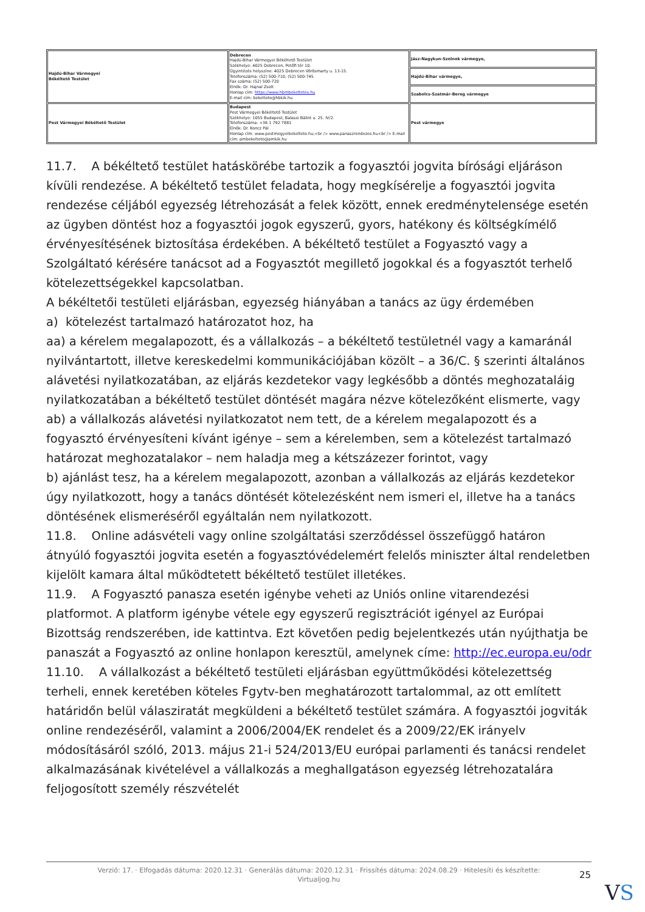| Hajdú-Bihar Vármegyei Békéltető Testület | Debrecen Hajdú-Bihar Vármegyei Békéltető Testület Székhelye: 4025 Debrecen, Petőfi tér 10. Ügyintézés helyszíne: 4025 Debrecen Vörösmarty u. 13-15. Telefonszáma: (52) 500-710; (52) 500-745 Fax száma: (52) 500-720 Elnök: Dr. Hajnal Zsolt Honlap cím: https://www.hbmbekeltetes.hu E-mail cím: bekelteto@hbkik.hu | Jász-Nagykun-Szolnok vármegye, |
| | | Hajdú-Bihar vármegye, |
| | | Szabolcs-Szatmár-Bereg vármegye |
| Pest Vármegyei Békéltető Testület | Budapest Pest Vármegyei Békéltető Testület Székhelye: 1055 Budapest, Balassi Bálint u. 25. IV/2. Telefonszáma: +36 1 792 7881 Elnök: Dr. Koncz Pál Honlap cím: www.pestmegyeibekelteto.hu;<br /> www.panaszrendezes.hu<br /> E-mail cím: pmbekelteto@pmkik.hu | Pest vármegye |
11.7. A békéltető testület hatáskörébe tartozik a fogyasztói jogvita bírósági eljáráson kívüli rendezése. A békéltető testület feladata, hogy megkísérelje a fogyasztói jogvita rendezése céljából egyezség létrehozását a felek között, ennek eredménytelensége esetén az ügyben döntést hoz a fogyasztói jogok egyszerű, gyors, hatékony és költségkímélő érvényesítésének biztosítása érdekében. A békéltető testület a Fogyasztó vagy a Szolgáltató kérésére tanácsot ad a Fogyasztót megillető jogokkal és a fogyasztót terhelő kötelezettségekkel kapcsolatban.
A békéltetői testületi eljárásban, egyezség hiányában a tanács az ügy érdemében
a) kötelezést tartalmazó határozatot hoz, ha
aa) a kérelem megalapozott, és a vállalkozás – a békéltető testületnél vagy a kamaránál nyilvántartott, illetve kereskedelmi kommunikációjában közölt – a 36/C. § szerinti általános alávetési nyilatkozatában, az eljárás kezdetekor vagy legkésőbb a döntés meghozataláig nyilatkozatában a békéltető testület döntését magára nézve kötelezőként elismerte, vagy
ab) a vállalkozás alávetési nyilatkozatot nem tett, de a kérelem megalapozott és a fogyasztó érvényesíteni kívánt igénye – sem a kérelemben, sem a kötelezést tartalmazó határozat meghozatalakor – nem haladja meg a kétszázezer forintot, vagy
b) ajánlást tesz, ha a kérelem megalapozott, azonban a vállalkozás az eljárás kezdetekor úgy nyilatkozott, hogy a tanács döntését kötelezésként nem ismeri el, illetve ha a tanács döntésének elismeréséről egyáltalán nem nyilatkozott.
11.8. Online adásvételi vagy online szolgáltatási szerződéssel összefüggő határon átnyúló fogyasztói jogvita esetén a fogyasztóvédelemért felelős miniszter által rendeletben kijelölt kamara által működtetett békéltető testület illetékes.
11.9. A Fogyasztó panasza esetén igénybe veheti az Uniós online vitarendezési platformot. A platform igénybe vétele egy egyszerű regisztrációt igényel az Európai Bizottság rendszerében, ide kattintva. Ezt követően pedig bejelentkezés után nyújthatja be panaszát a Fogyasztó az online honlapon keresztül, amelynek címe: http://ec.europa.eu/odr
11.10. A vállalkozást a békéltető testületi eljárásban együttműködési kötelezettség terheli, ennek keretében köteles Fgytv-ben meghatározott tartalommal, az ott említett határidőn belül válasziratát megküldeni a békéltető testület számára. A fogyasztói jogviták online rendezéséről, valamint a 2006/2004/EK rendelet és a 2009/22/EK irányelv módosításáról szóló, 2013. május 21-i 524/2013/EU európai parlamenti és tanácsi rendelet alkalmazásának kivételével a vállalkozás a meghallgatáson egyezség létrehozatalára feljogosított személy részvételét
Verzió: 17. · Elfogadás dátuma: 2020.12.31 · Generálás dátuma: 2020.12.31 · Frissítés dátuma: 2024.08.29 · Hitelesíti és készítette:
Virtualjog.hu
25
VS